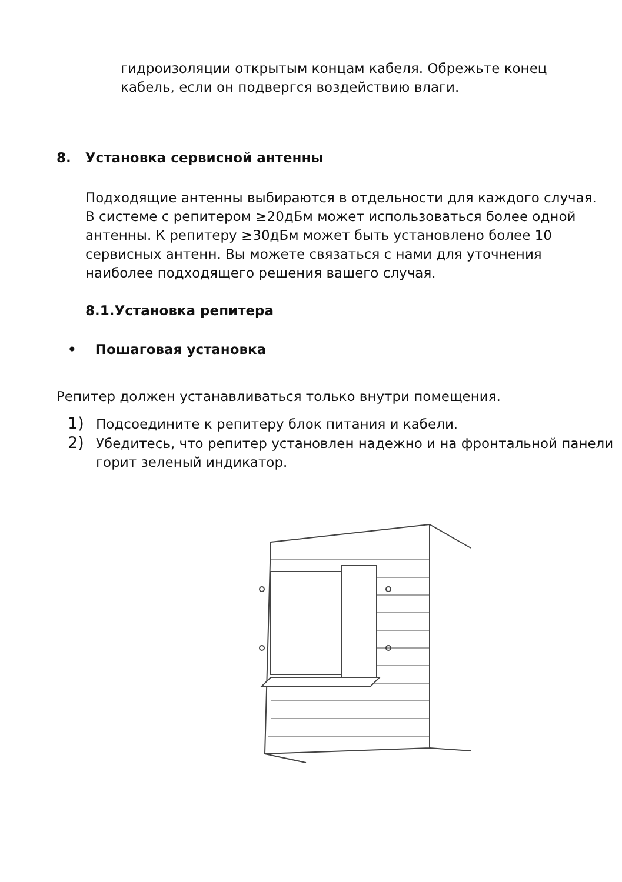гидроизоляции открытым концам кабеля. Обрежьте конец
кабель, если он подвергся воздействию влаги.
8. Установка сервисной антенны
Подходящие антенны выбираются в отдельности для каждого случая. В системе с репитером ≥20дБм может использоваться более одной антенны. К репитеру ≥30дБм может быть установлено более 10 сервисных антенн. Вы можете связаться с нами для уточнения наиболее подходящего решения вашего случая.
8.1.Установка репитера
• Пошаговая установка
Репитер должен устанавливаться только внутри помещения.
1) Подсоедините к репитеру блок питания и кабели.
2) Убедитесь, что репитер установлен надежно и на фронтальной панели горит зеленый индикатор.